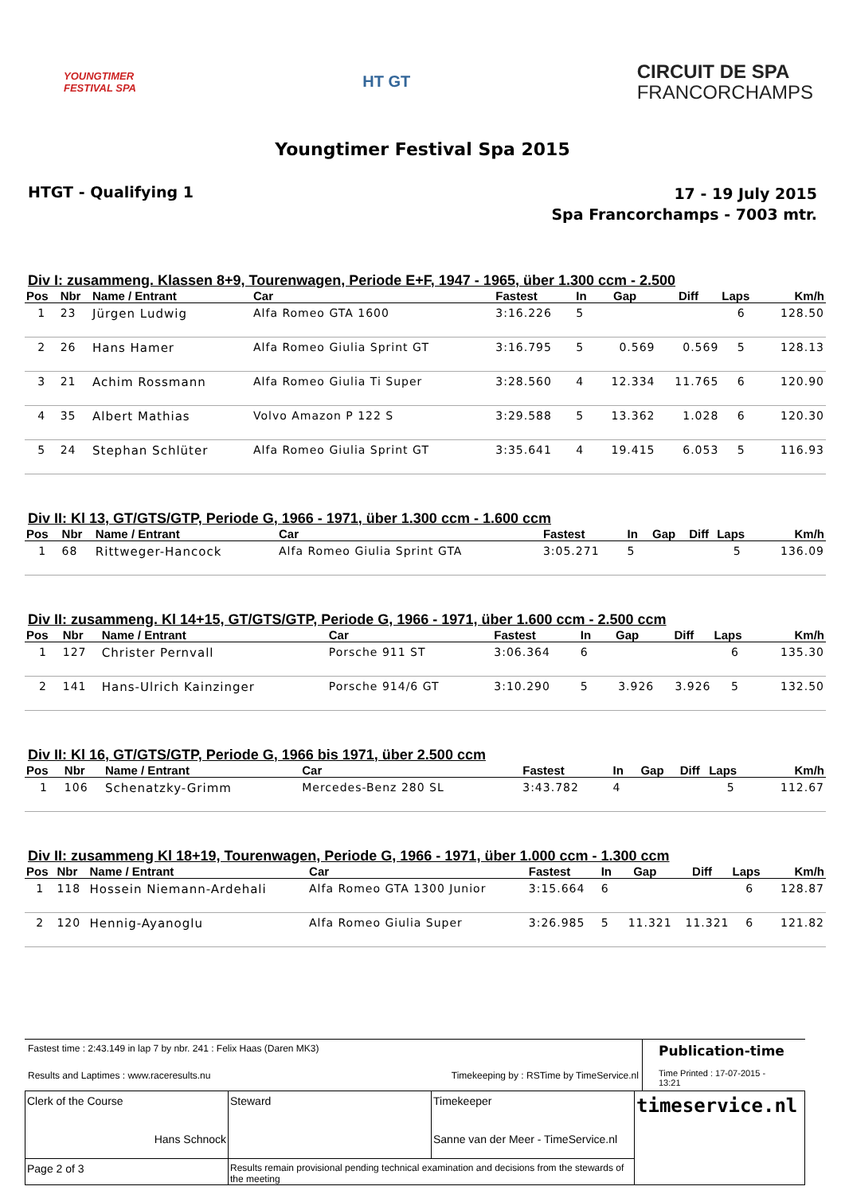YOUNGTIMER
FESTIVAL SPA
HT GT
CIRCUIT DE SPA
FRANCORCHAMPS
Youngtimer Festival Spa 2015
HTGT - Qualifying 1
17 - 19 July 2015
Spa Francorchamps - 7003 mtr.
Div I: zusammeng. Klassen 8+9, Tourenwagen, Periode E+F, 1947 - 1965, über 1.300 ccm - 2.500
| Pos | Nbr | Name / Entrant | Car | Fastest | In | Gap | Diff | Laps | Km/h |
| --- | --- | --- | --- | --- | --- | --- | --- | --- | --- |
| 1 | 23 | Jürgen Ludwig | Alfa Romeo GTA 1600 | 3:16.226 | 5 | | | 6 | 128.50 |
| 2 | 26 | Hans Hamer | Alfa Romeo Giulia Sprint GT | 3:16.795 | 5 | 0.569 | 0.569 | 5 | 128.13 |
| 3 | 21 | Achim Rossmann | Alfa Romeo Giulia Ti Super | 3:28.560 | 4 | 12.334 | 11.765 | 6 | 120.90 |
| 4 | 35 | Albert Mathias | Volvo Amazon P 122 S | 3:29.588 | 5 | 13.362 | 1.028 | 6 | 120.30 |
| 5 | 24 | Stephan Schlüter | Alfa Romeo Giulia Sprint GT | 3:35.641 | 4 | 19.415 | 6.053 | 5 | 116.93 |
Div II: Kl 13, GT/GTS/GTP, Periode G, 1966 - 1971, über 1.300 ccm - 1.600 ccm
| Pos | Nbr | Name / Entrant | Car | Fastest | In | Gap | Diff | Laps | Km/h |
| --- | --- | --- | --- | --- | --- | --- | --- | --- | --- |
| 1 | 68 | Rittweger-Hancock | Alfa Romeo Giulia Sprint GTA | 3:05.271 | 5 | | | 5 | 136.09 |
Div II: zusammeng. Kl 14+15, GT/GTS/GTP, Periode G, 1966 - 1971, über 1.600 ccm - 2.500 ccm
| Pos | Nbr | Name / Entrant | Car | Fastest | In | Gap | Diff | Laps | Km/h |
| --- | --- | --- | --- | --- | --- | --- | --- | --- | --- |
| 1 | 127 | Christer Pernvall | Porsche 911 ST | 3:06.364 | 6 | | | 6 | 135.30 |
| 2 | 141 | Hans-Ulrich Kainzinger | Porsche 914/6 GT | 3:10.290 | 5 | 3.926 | 3.926 | 5 | 132.50 |
Div II: Kl 16, GT/GTS/GTP, Periode G, 1966 bis 1971, über 2.500 ccm
| Pos | Nbr | Name / Entrant | Car | Fastest | In | Gap | Diff | Laps | Km/h |
| --- | --- | --- | --- | --- | --- | --- | --- | --- | --- |
| 1 | 106 | Schenatzky-Grimm | Mercedes-Benz 280 SL | 3:43.782 | 4 | | | 5 | 112.67 |
Div II: zusammeng Kl 18+19, Tourenwagen, Periode G, 1966 - 1971, über 1.000 ccm - 1.300 ccm
| Pos | Nbr | Name / Entrant | Car | Fastest | In | Gap | Diff | Laps | Km/h |
| --- | --- | --- | --- | --- | --- | --- | --- | --- | --- |
| 1 | 118 | Hossein Niemann-Ardehali | Alfa Romeo GTA 1300 Junior | 3:15.664 | 6 | | | 6 | 128.87 |
| 2 | 120 | Hennig-Ayanoglu | Alfa Romeo Giulia Super | 3:26.985 | 5 | 11.321 | 11.321 | 6 | 121.82 |
Fastest time : 2:43.149 in lap 7 by nbr. 241 : Felix Haas (Daren MK3)
Results and Laptimes : www.raceresults.nu Timekeeping by : RSTime by TimeService.nl
Publication-time
Time Printed : 17-07-2015 - 13:21
| Clerk of the Course Hans Schnock | Steward | Timekeeper Sanne van der Meer - TimeService.nl | timeservice.nl |
| Page 2 of 3 | Results remain provisional pending technical examination and decisions from the stewards of the meeting | | |